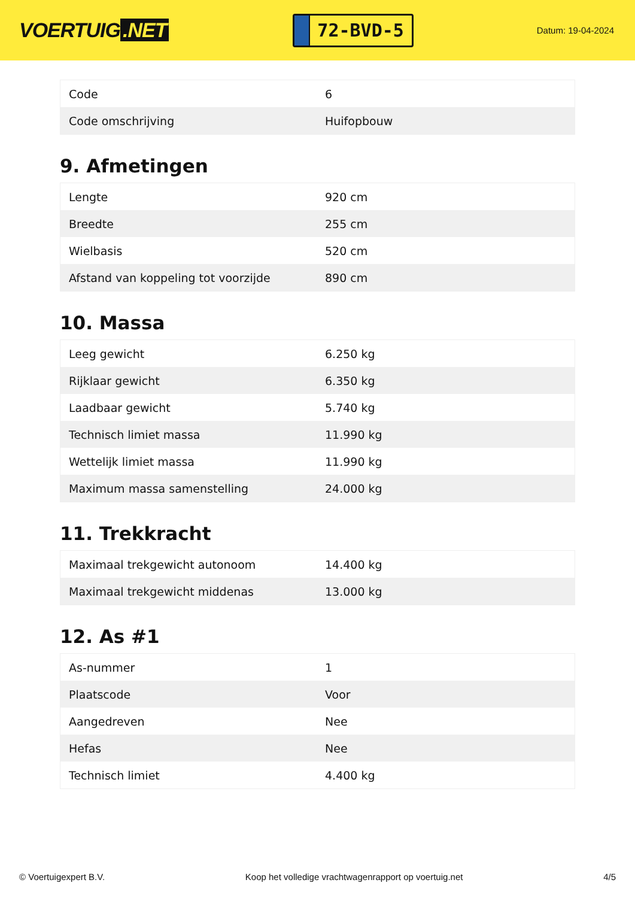VOERTUIG.NET
72-BVD-5
Datum: 19-04-2024
| Code | 6 |
| Code omschrijving | Huifopbouw |
9. Afmetingen
| Lengte | 920 cm |
| Breedte | 255 cm |
| Wielbasis | 520 cm |
| Afstand van koppeling tot voorzijde | 890 cm |
10. Massa
| Leeg gewicht | 6.250 kg |
| Rijklaar gewicht | 6.350 kg |
| Laadbaar gewicht | 5.740 kg |
| Technisch limiet massa | 11.990 kg |
| Wettelijk limiet massa | 11.990 kg |
| Maximum massa samenstelling | 24.000 kg |
11. Trekkracht
| Maximaal trekgewicht autonoom | 14.400 kg |
| Maximaal trekgewicht middenas | 13.000 kg |
12. As #1
| As-nummer | 1 |
| Plaatscode | Voor |
| Aangedreven | Nee |
| Hefas | Nee |
| Technisch limiet | 4.400 kg |
© Voertuigexpert B.V. Koop het volledige vrachtwagenrapport op voertuig.net 4/5